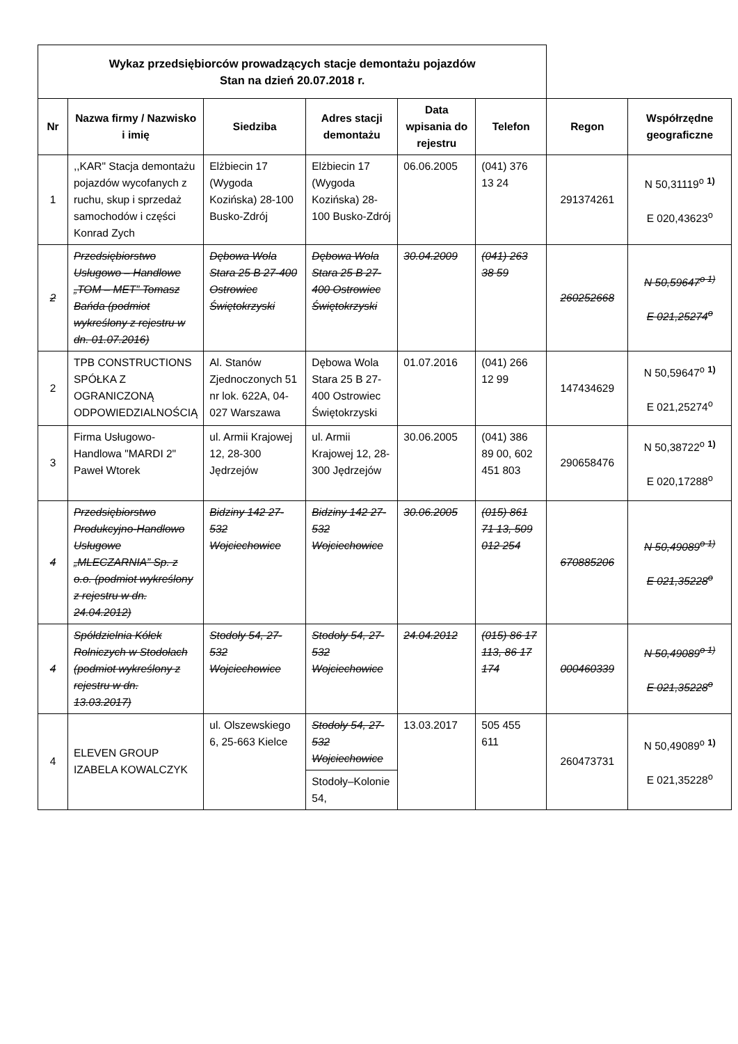| Wykaz przedsiębiorców prowadzących stacje demontażu pojazdów Stan na dzień 20.07.2018 r. | | | | | | | |
| Nr | Nazwa firmy / Nazwisko i imię | Siedziba | Adres stacji demontażu | Data wpisania do rejestru | Telefon | Regon | Współrzędne geograficzne |
| 1 | ,,KAR" Stacja demontażu pojazdów wycofanych z ruchu, skup i sprzedaż samochodów i części Konrad Zych | Elżbiecin 17 (Wygoda Kozińska) 28-100 Busko-Zdrój | Elżbiecin 17 (Wygoda Kozińska) 28-100 Busko-Zdrój | 06.06.2005 | (041) 376 13 24 | 291374261 | N 50,31119<sup>o</sup> <sup>1)</sup> E 020,43623<sup>o</sup> |
| 2 | Przedsiębiorstwo Usługowo – Handlowe „TOM – MET” Tomasz Bańda (podmiot wykreślony z rejestru w dn. 01.07.2016) | Dębowa Wola Stara 25 B 27-400 Ostrowiec Świętokrzyski | Dębowa Wola Stara 25 B 27-400 Ostrowiec Świętokrzyski | 30.04.2009 | (041) 263 38 59 | 260252668 | N 50,59647<sup>o 1)</sup> E 021,25274<sup>o</sup> |
| 2 | TPB CONSTRUCTIONS SPÓŁKA Z OGRANICZONĄ ODPOWIEDZIALNOŚCIĄ | Al. Stanów Zjednoczonych 51 nr lok. 622A, 04-027 Warszawa | Dębowa Wola Stara 25 B 27-400 Ostrowiec Świętokrzyski | 01.07.2016 | (041) 266 12 99 | 147434629 | N 50,59647<sup>o</sup> <sup>1)</sup> E 021,25274<sup>o</sup> |
| 3 | Firma Usługowo-Handlowa "MARDI 2" Paweł Wtorek | ul. Armii Krajowej 12, 28-300 Jędrzejów | ul. Armii Krajowej 12, 28-300 Jędrzejów | 30.06.2005 | (041) 386 89 00, 602 451 803 | 290658476 | N 50,38722<sup>o</sup> <sup>1)</sup> E 020,17288<sup>o</sup> |
| 4 | Przedsiębiorstwo Produkcyjno-Handlowo Usługowe „MLECZARNIA” Sp. z o.o. (podmiot wykreślony z rejestru w dn. 24.04.2012) | Bidziny 142 27-532 Wojciechowice | Bidziny 142 27-532 Wojciechowice | 30.06.2005 | (015) 861 71 13, 509 012 254 | 670885206 | N 50,49089<sup>o 1)</sup> E 021,35228<sup>o</sup> |
| 4 | Spółdzielnia Kółek Rolniczych w Stodołach (podmiot wykreślony z rejestru w dn. 13.03.2017) | Stodoły 54, 27-532 Wojciechowice | Stodoły 54, 27-532 Wojciechowice | 24.04.2012 | (015) 86 17 113, 86 17 174 | 000460339 | N 50,49089<sup>o 1)</sup> E 021,35228<sup>o</sup> |
| 4 | ELEVEN GROUP IZABELA KOWALCZYK | ul. Olszewskiego 6, 25-663 Kielce | Stodoły 54, 27-532 Wojciechowice | 13.03.2017 | 505 455 611 | 260473731 | N 50,49089<sup>o</sup> <sup>1)</sup> E 021,35228<sup>o</sup> |
| | | | Stodoły–Kolonie 54, | | | | |